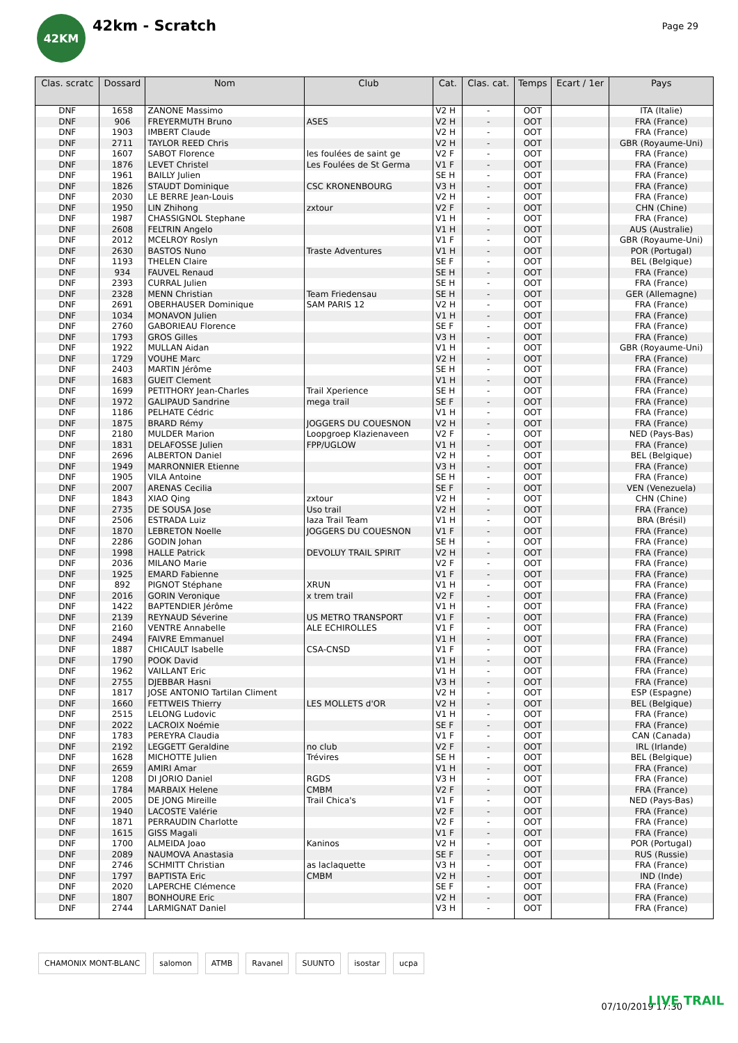42KM
42km - Scratch
Page 29
| Clas. scratc | Dossard | Nom | Club | Cat. | Clas. cat. | Temps | Ecart / 1er | Pays |
| --- | --- | --- | --- | --- | --- | --- | --- | --- |
| DNF | 1658 | ZANONE Massimo | | V2 H | - | OOT | | ITA (Italie) |
| DNF | 906 | FREYERMUTH Bruno | ASES | V2 H | - | OOT | | FRA (France) |
| DNF | 1903 | IMBERT Claude | | V2 H | - | OOT | | FRA (France) |
| DNF | 2711 | TAYLOR REED Chris | | V2 H | - | OOT | | GBR (Royaume-Uni) |
| DNF | 1607 | SABOT Florence | les foulées de saint ge | V2 F | - | OOT | | FRA (France) |
| DNF | 1876 | LEVET Christel | Les Foulées de St Germa | V1 F | - | OOT | | FRA (France) |
| DNF | 1961 | BAILLY Julien | | SE H | - | OOT | | FRA (France) |
| DNF | 1826 | STAUDT Dominique | CSC KRONENBOURG | V3 H | - | OOT | | FRA (France) |
| DNF | 2030 | LE BERRE Jean-Louis | | V2 H | - | OOT | | FRA (France) |
| DNF | 1950 | LIN Zhihong | zxtour | V2 F | - | OOT | | CHN (Chine) |
| DNF | 1987 | CHASSIGNOL Stephane | | V1 H | - | OOT | | FRA (France) |
| DNF | 2608 | FELTRIN Angelo | | V1 H | - | OOT | | AUS (Australie) |
| DNF | 2012 | MCELROY Roslyn | | V1 F | - | OOT | | GBR (Royaume-Uni) |
| DNF | 2630 | BASTOS Nuno | Traste Adventures | V1 H | - | OOT | | POR (Portugal) |
| DNF | 1193 | THELEN Claire | | SE F | - | OOT | | BEL (Belgique) |
| DNF | 934 | FAUVEL Renaud | | SE H | - | OOT | | FRA (France) |
| DNF | 2393 | CURRAL Julien | | SE H | - | OOT | | FRA (France) |
| DNF | 2328 | MENN Christian | Team Friedensau | SE H | - | OOT | | GER (Allemagne) |
| DNF | 2691 | OBERHAUSER Dominique | SAM PARIS 12 | V2 H | - | OOT | | FRA (France) |
| DNF | 1034 | MONAVON Julien | | V1 H | - | OOT | | FRA (France) |
| DNF | 2760 | GABORIEAU Florence | | SE F | - | OOT | | FRA (France) |
| DNF | 1793 | GROS Gilles | | V3 H | - | OOT | | FRA (France) |
| DNF | 1922 | MULLAN Aidan | | V1 H | - | OOT | | GBR (Royaume-Uni) |
| DNF | 1729 | VOUHE Marc | | V2 H | - | OOT | | FRA (France) |
| DNF | 2403 | MARTIN Jérôme | | SE H | - | OOT | | FRA (France) |
| DNF | 1683 | GUEIT Clement | | V1 H | - | OOT | | FRA (France) |
| DNF | 1699 | PETITHORY Jean-Charles | Trail Xperience | SE H | - | OOT | | FRA (France) |
| DNF | 1972 | GALIPAUD Sandrine | mega trail | SE F | - | OOT | | FRA (France) |
| DNF | 1186 | PELHATE Cédric | | V1 H | - | OOT | | FRA (France) |
| DNF | 1875 | BRARD Rémy | JOGGERS DU COUESNON | V2 H | - | OOT | | FRA (France) |
| DNF | 2180 | MULDER Marion | Loopgroep Klazienaveen | V2 F | - | OOT | | NED (Pays-Bas) |
| DNF | 1831 | DELAFOSSE Julien | FPP/UGLOW | V1 H | - | OOT | | FRA (France) |
| DNF | 2696 | ALBERTON Daniel | | V2 H | - | OOT | | BEL (Belgique) |
| DNF | 1949 | MARRONNIER Etienne | | V3 H | - | OOT | | FRA (France) |
| DNF | 1905 | VILA Antoine | | SE H | - | OOT | | FRA (France) |
| DNF | 2007 | ARENAS Cecilia | | SE F | - | OOT | | VEN (Venezuela) |
| DNF | 1843 | XIAO Qing | zxtour | V2 H | - | OOT | | CHN (Chine) |
| DNF | 2735 | DE SOUSA Jose | Uso trail | V2 H | - | OOT | | FRA (France) |
| DNF | 2506 | ESTRADA Luiz | Iaza Trail Team | V1 H | - | OOT | | BRA (Brésil) |
| DNF | 1870 | LEBRETON Noelle | JOGGERS DU COUESNON | V1 F | - | OOT | | FRA (France) |
| DNF | 2286 | GODIN Johan | | SE H | - | OOT | | FRA (France) |
| DNF | 1998 | HALLE Patrick | DEVOLUY TRAIL SPIRIT | V2 H | - | OOT | | FRA (France) |
| DNF | 2036 | MILANO Marie | | V2 F | - | OOT | | FRA (France) |
| DNF | 1925 | EMARD Fabienne | | V1 F | - | OOT | | FRA (France) |
| DNF | 892 | PIGNOT Stéphane | XRUN | V1 H | - | OOT | | FRA (France) |
| DNF | 2016 | GORIN Veronique | x trem trail | V2 F | - | OOT | | FRA (France) |
| DNF | 1422 | BAPTENDIER Jérôme | | V1 H | - | OOT | | FRA (France) |
| DNF | 2139 | REYNAUD Séverine | US METRO TRANSPORT | V1 F | - | OOT | | FRA (France) |
| DNF | 2160 | VENTRE Annabelle | ALE ECHIROLLES | V1 F | - | OOT | | FRA (France) |
| DNF | 2494 | FAIVRE Emmanuel | | V1 H | - | OOT | | FRA (France) |
| DNF | 1887 | CHICAULT Isabelle | CSA-CNSD | V1 F | - | OOT | | FRA (France) |
| DNF | 1790 | POOK David | | V1 H | - | OOT | | FRA (France) |
| DNF | 1962 | VAILLANT Eric | | V1 H | - | OOT | | FRA (France) |
| DNF | 2755 | DJEBBAR Hasni | | V3 H | - | OOT | | FRA (France) |
| DNF | 1817 | JOSE ANTONIO Tartilan Climent | | V2 H | - | OOT | | ESP (Espagne) |
| DNF | 1660 | FETTWEIS Thierry | LES MOLLETS d'OR | V2 H | - | OOT | | BEL (Belgique) |
| DNF | 2515 | LELONG Ludovic | | V1 H | - | OOT | | FRA (France) |
| DNF | 2022 | LACROIX Noémie | | SE F | - | OOT | | FRA (France) |
| DNF | 1783 | PEREYRA Claudia | | V1 F | - | OOT | | CAN (Canada) |
| DNF | 2192 | LEGGETT Geraldine | no club | V2 F | - | OOT | | IRL (Irlande) |
| DNF | 1628 | MICHOTTE Julien | Trévires | SE H | - | OOT | | BEL (Belgique) |
| DNF | 2659 | AMIRI Amar | | V1 H | - | OOT | | FRA (France) |
| DNF | 1208 | DI JORIO Daniel | RGDS | V3 H | - | OOT | | FRA (France) |
| DNF | 1784 | MARBAIX Helene | CMBM | V2 F | - | OOT | | FRA (France) |
| DNF | 2005 | DE JONG Mireille | Trail Chica's | V1 F | - | OOT | | NED (Pays-Bas) |
| DNF | 1940 | LACOSTE Valérie | | V2 F | - | OOT | | FRA (France) |
| DNF | 1871 | PERRAUDIN Charlotte | | V2 F | - | OOT | | FRA (France) |
| DNF | 1615 | GISS Magali | | V1 F | - | OOT | | FRA (France) |
| DNF | 1700 | ALMEIDA Joao | Kaninos | V2 H | - | OOT | | POR (Portugal) |
| DNF | 2089 | NAUMOVA Anastasia | | SE F | - | OOT | | RUS (Russie) |
| DNF | 2746 | SCHMITT Christian | as laclaquette | V3 H | - | OOT | | FRA (France) |
| DNF | 1797 | BAPTISTA Eric | CMBM | V2 H | - | OOT | | IND (Inde) |
| DNF | 2020 | LAPERCHE Clémence | | SE F | - | OOT | | FRA (France) |
| DNF | 1807 | BONHOURE Eric | | V2 H | - | OOT | | FRA (France) |
| DNF | 2744 | LARMIGNAT Daniel | | V3 H | - | OOT | | FRA (France) |
CHAMONIX MONT-BLANC salomon ATMB Ravanel SUUNTO isostar ucpa
07/10/2019 17:30 LIVE TRAIL